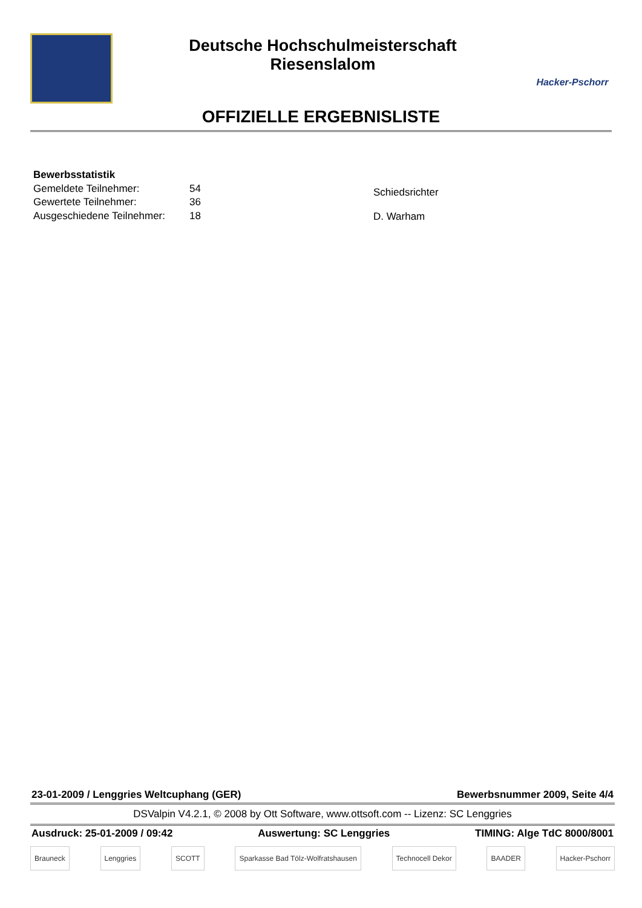Deutsche Hochschulmeisterschaft
Riesenslalom
Hacker-Pschorr
OFFIZIELLE ERGEBNISLISTE
| Bewerbsstatistik | |
| Gemeldete Teilnehmer: | 54 |
| Gewertete Teilnehmer: | 36 |
| Ausgeschiedene Teilnehmer: | 18 |
Schiedsrichter
D. Warham
23-01-2009 / Lenggries Weltcuphang (GER) Bewerbsnummer 2009, Seite 4/4
DSValpin V4.2.1, © 2008 by Ott Software, www.ottsoft.com -- Lizenz: SC Lenggries
Ausdruck: 25-01-2009 / 09:42 Auswertung: SC Lenggries TIMING: Alge TdC 8000/8001
Brauneck Lenggries SCOTT Sparkasse Bad Tölz-Wolfratshausen Technocell Dekor BAADER Hacker-Pschorr